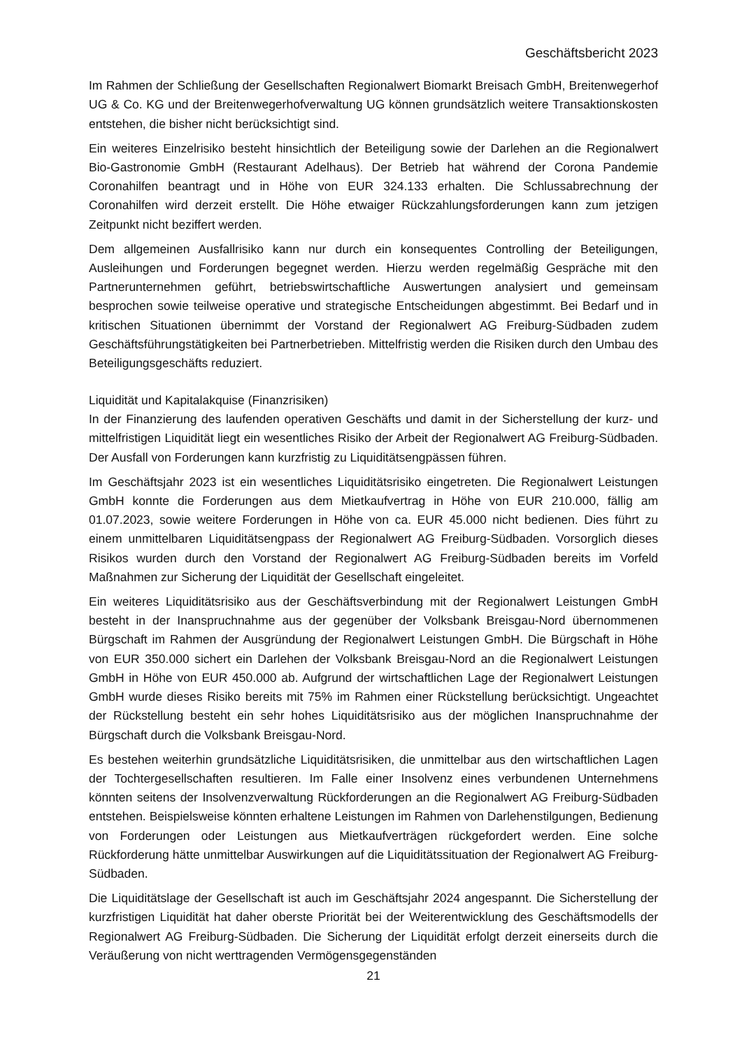Geschäftsbericht 2023
Im Rahmen der Schließung der Gesellschaften Regionalwert Biomarkt Breisach GmbH, Breitenwegerhof UG & Co. KG und der Breitenwegerhofverwaltung UG können grundsätzlich weitere Transaktionskosten entstehen, die bisher nicht berücksichtigt sind.
Ein weiteres Einzelrisiko besteht hinsichtlich der Beteiligung sowie der Darlehen an die Regionalwert Bio-Gastronomie GmbH (Restaurant Adelhaus). Der Betrieb hat während der Corona Pandemie Coronahilfen beantragt und in Höhe von EUR 324.133 erhalten. Die Schlussabrechnung der Coronahilfen wird derzeit erstellt. Die Höhe etwaiger Rückzahlungsforderungen kann zum jetzigen Zeitpunkt nicht beziffert werden.
Dem allgemeinen Ausfallrisiko kann nur durch ein konsequentes Controlling der Beteiligungen, Ausleihungen und Forderungen begegnet werden. Hierzu werden regelmäßig Gespräche mit den Partnerunternehmen geführt, betriebswirtschaftliche Auswertungen analysiert und gemeinsam besprochen sowie teilweise operative und strategische Entscheidungen abgestimmt. Bei Bedarf und in kritischen Situationen übernimmt der Vorstand der Regionalwert AG Freiburg-Südbaden zudem Geschäftsführungstätigkeiten bei Partnerbetrieben. Mittelfristig werden die Risiken durch den Umbau des Beteiligungsgeschäfts reduziert.
Liquidität und Kapitalakquise (Finanzrisiken)
In der Finanzierung des laufenden operativen Geschäfts und damit in der Sicherstellung der kurz- und mittelfristigen Liquidität liegt ein wesentliches Risiko der Arbeit der Regionalwert AG Freiburg-Südbaden. Der Ausfall von Forderungen kann kurzfristig zu Liquiditätsengpässen führen.
Im Geschäftsjahr 2023 ist ein wesentliches Liquiditätsrisiko eingetreten. Die Regionalwert Leistungen GmbH konnte die Forderungen aus dem Mietkaufvertrag in Höhe von EUR 210.000, fällig am 01.07.2023, sowie weitere Forderungen in Höhe von ca. EUR 45.000 nicht bedienen. Dies führt zu einem unmittelbaren Liquiditätsengpass der Regionalwert AG Freiburg-Südbaden. Vorsorglich dieses Risikos wurden durch den Vorstand der Regionalwert AG Freiburg-Südbaden bereits im Vorfeld Maßnahmen zur Sicherung der Liquidität der Gesellschaft eingeleitet.
Ein weiteres Liquiditätsrisiko aus der Geschäftsverbindung mit der Regionalwert Leistungen GmbH besteht in der Inanspruchnahme aus der gegenüber der Volksbank Breisgau-Nord übernommenen Bürgschaft im Rahmen der Ausgründung der Regionalwert Leistungen GmbH. Die Bürgschaft in Höhe von EUR 350.000 sichert ein Darlehen der Volksbank Breisgau-Nord an die Regionalwert Leistungen GmbH in Höhe von EUR 450.000 ab. Aufgrund der wirtschaftlichen Lage der Regionalwert Leistungen GmbH wurde dieses Risiko bereits mit 75% im Rahmen einer Rückstellung berücksichtigt. Ungeachtet der Rückstellung besteht ein sehr hohes Liquiditätsrisiko aus der möglichen Inanspruchnahme der Bürgschaft durch die Volksbank Breisgau-Nord.
Es bestehen weiterhin grundsätzliche Liquiditätsrisiken, die unmittelbar aus den wirtschaftlichen Lagen der Tochtergesellschaften resultieren. Im Falle einer Insolvenz eines verbundenen Unternehmens könnten seitens der Insolvenzverwaltung Rückforderungen an die Regionalwert AG Freiburg-Südbaden entstehen. Beispielsweise könnten erhaltene Leistungen im Rahmen von Darlehenstilgungen, Bedienung von Forderungen oder Leistungen aus Mietkaufverträgen rückgefordert werden. Eine solche Rückforderung hätte unmittelbar Auswirkungen auf die Liquiditätssituation der Regionalwert AG Freiburg-Südbaden.
Die Liquiditätslage der Gesellschaft ist auch im Geschäftsjahr 2024 angespannt. Die Sicherstellung der kurzfristigen Liquidität hat daher oberste Priorität bei der Weiterentwicklung des Geschäftsmodells der Regionalwert AG Freiburg-Südbaden. Die Sicherung der Liquidität erfolgt derzeit einerseits durch die Veräußerung von nicht werttragenden Vermögensgegenständen
21